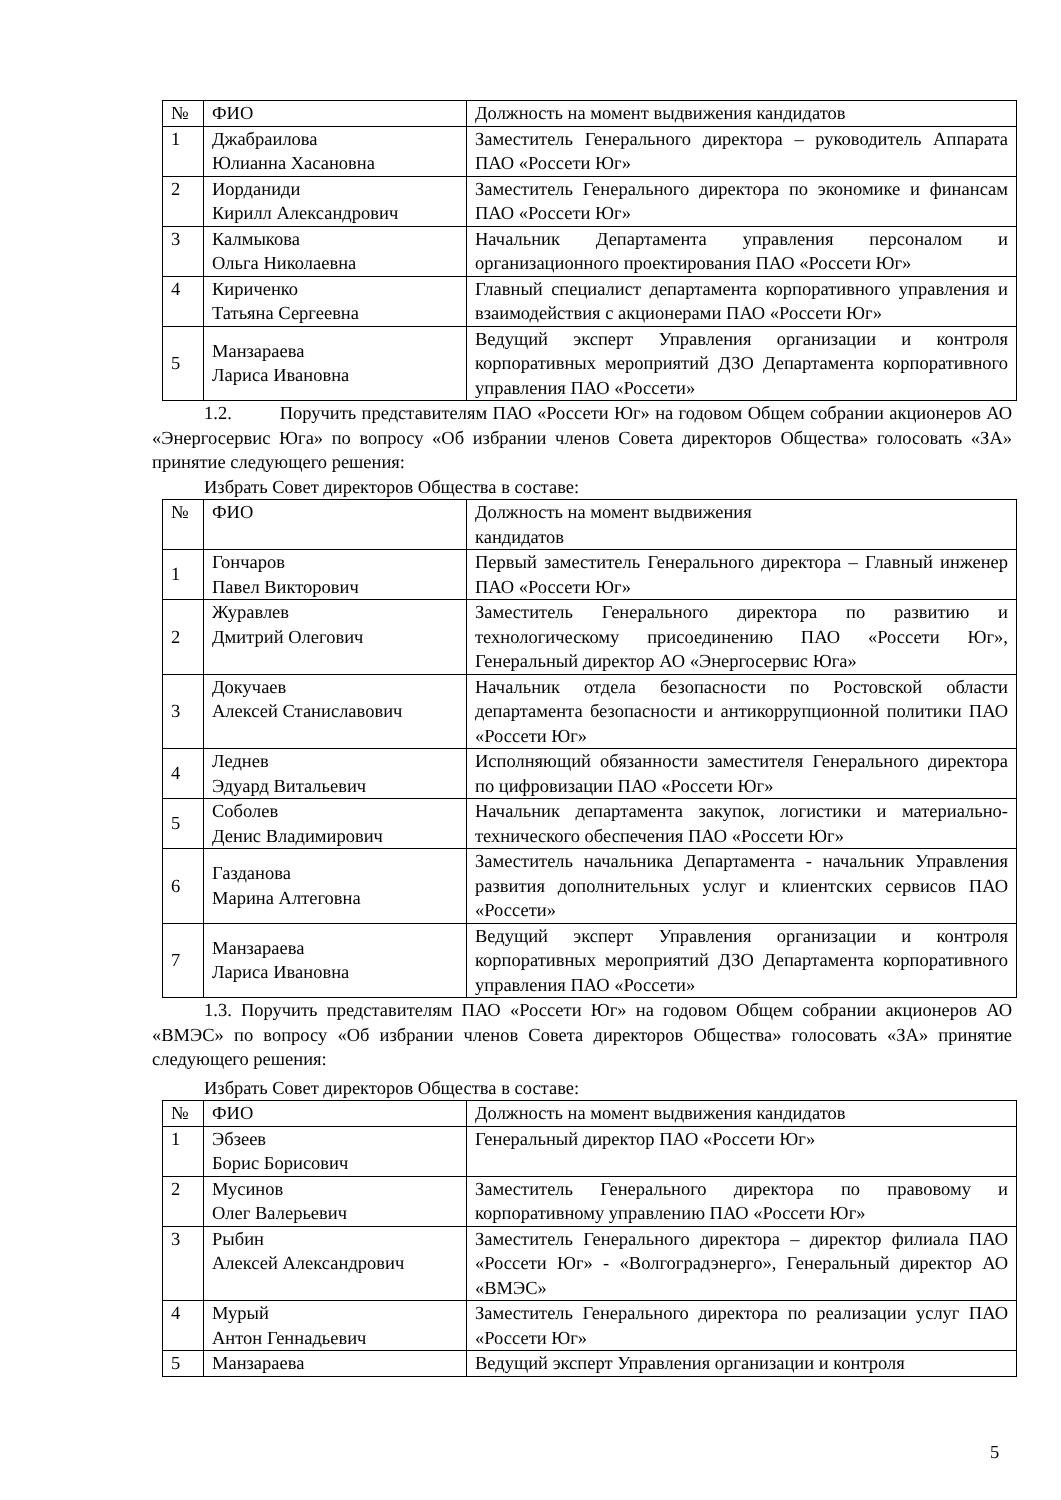| № | ФИО | Должность на момент выдвижения кандидатов |
| 1 | Джабраилова Юлианна Хасановна | Заместитель Генерального директора – руководитель Аппарата ПАО «Россети Юг» |
| 2 | Иорданиди Кирилл Александрович | Заместитель Генерального директора по экономике и финансам ПАО «Россети Юг» |
| 3 | Калмыкова Ольга Николаевна | Начальник Департамента управления персоналом и организационного проектирования ПАО «Россети Юг» |
| 4 | Кириченко Татьяна Сергеевна | Главный специалист департамента корпоративного управления и взаимодействия с акционерами ПАО «Россети Юг» |
| 5 | Манзараева Лариса Ивановна | Ведущий эксперт Управления организации и контроля корпоративных мероприятий ДЗО Департамента корпоративного управления ПАО «Россети» |
1.2. Поручить представителям ПАО «Россети Юг» на годовом Общем собрании акционеров АО «Энергосервис Юга» по вопросу «Об избрании членов Совета директоров Общества» голосовать «ЗА» принятие следующего решения:
Избрать Совет директоров Общества в составе:
| № | ФИО | Должность на момент выдвижения кандидатов |
| 1 | Гончаров Павел Викторович | Первый заместитель Генерального директора – Главный инженер ПАО «Россети Юг» |
| 2 | Журавлев Дмитрий Олегович | Заместитель Генерального директора по развитию и технологическому присоединению ПАО «Россети Юг», Генеральный директор АО «Энергосервис Юга» |
| 3 | Докучаев Алексей Станиславович | Начальник отдела безопасности по Ростовской области департамента безопасности и антикоррупционной политики ПАО «Россети Юг» |
| 4 | Леднев Эдуард Витальевич | Исполняющий обязанности заместителя Генерального директора по цифровизации ПАО «Россети Юг» |
| 5 | Соболев Денис Владимирович | Начальник департамента закупок, логистики и материально-технического обеспечения ПАО «Россети Юг» |
| 6 | Газданова Марина Алтеговна | Заместитель начальника Департамента - начальник Управления развития дополнительных услуг и клиентских сервисов ПАО «Россети» |
| 7 | Манзараева Лариса Ивановна | Ведущий эксперт Управления организации и контроля корпоративных мероприятий ДЗО Департамента корпоративного управления ПАО «Россети» |
1.3. Поручить представителям ПАО «Россети Юг» на годовом Общем собрании акционеров АО «ВМЭС» по вопросу «Об избрании членов Совета директоров Общества» голосовать «ЗА» принятие следующего решения:
Избрать Совет директоров Общества в составе:
| № | ФИО | Должность на момент выдвижения кандидатов |
| 1 | Эбзеев Борис Борисович | Генеральный директор ПАО «Россети Юг» |
| 2 | Мусинов Олег Валерьевич | Заместитель Генерального директора по правовому и корпоративному управлению ПАО «Россети Юг» |
| 3 | Рыбин Алексей Александрович | Заместитель Генерального директора – директор филиала ПАО «Россети Юг» - «Волгоградэнерго», Генеральный директор АО «ВМЭС» |
| 4 | Мурый Антон Геннадьевич | Заместитель Генерального директора по реализации услуг ПАО «Россети Юг» |
| 5 | Манзараева | Ведущий эксперт Управления организации и контроля |
5